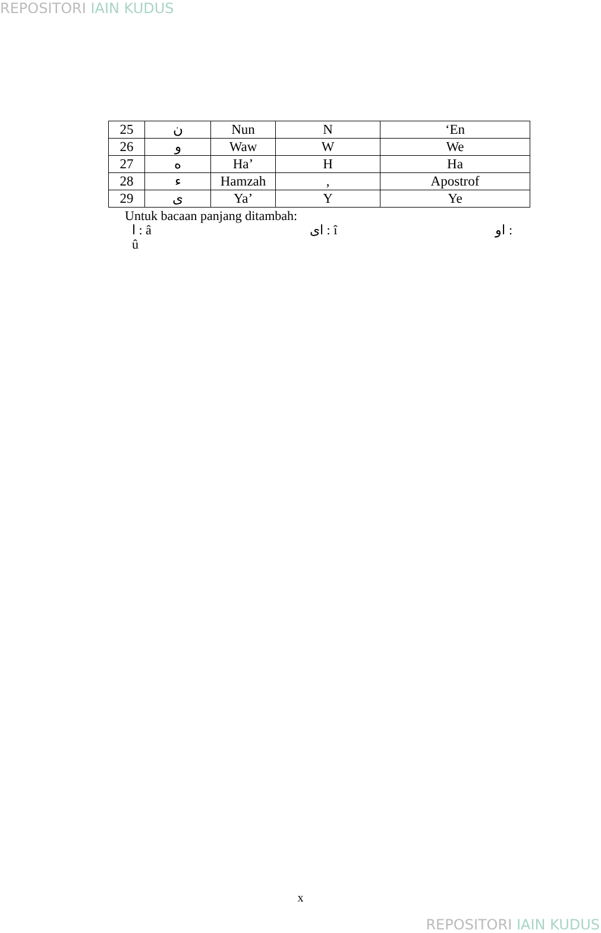REPOSITORI IAIN KUDUS
| 25 | ن | Nun | N | ‘En |
| 26 | و | Waw | W | We |
| 27 | ه | Ha’ | H | Ha |
| 28 | ء | Hamzah | , | Apostrof |
| 29 | ى | Ya’ | Y | Ye |
Untuk bacaan panjang ditambah:
ا : â اى : î او :
û
x
REPOSITORI IAIN KUDUS